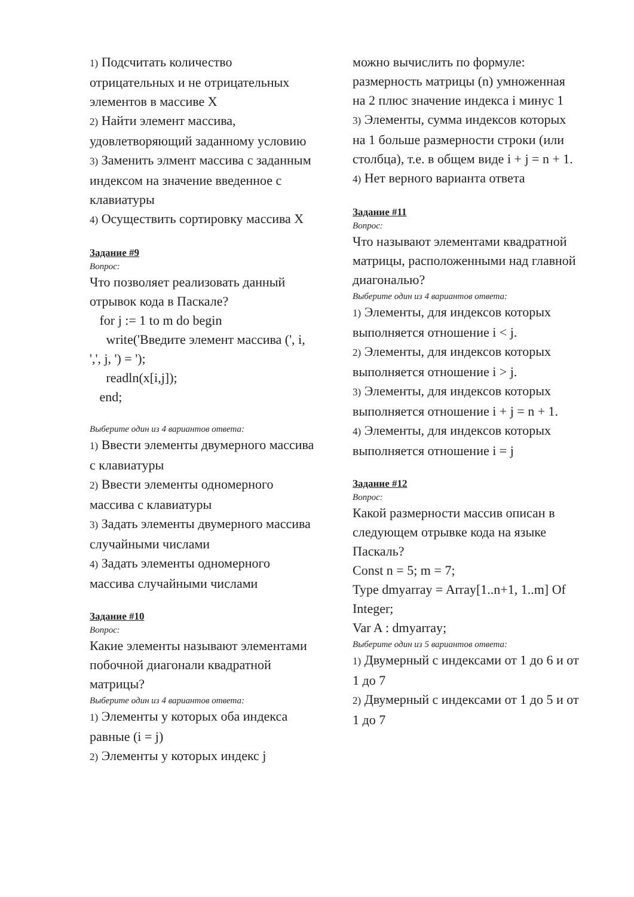1) Подсчитать количество отрицательных и не отрицательных элементов в массиве X
2) Найти элемент массива, удовлетворяющий заданному условию
3) Заменить элмент массива с заданным индексом на значение введенное с клавиатуры
4) Осуществить сортировку массива X
Задание #9
Вопрос:
Что позволяет реализовать данный отрывок кода в Паскале?
for j := 1 to m do begin
write('Введите элемент массива (', i, ',', j, ') = ');
readln(x[i,j]);
end;
Выберите один из 4 вариантов ответа:
1) Ввести элементы двумерного массива с клавиатуры
2) Ввести элементы одномерного массива с клавиатуры
3) Задать элементы двумерного массива случайными числами
4) Задать элементы одномерного массива случайными числами
Задание #10
Вопрос:
Какие элементы называют элементами побочной диагонали квадратной матрицы?
Выберите один из 4 вариантов ответа:
1) Элементы у которых оба индекса равные (i = j)
2) Элементы у которых индекс j
можно вычислить по формуле: размерность матрицы (n) умноженная на 2 плюс значение индекса i минус 1
3) Элементы, сумма индексов которых на 1 больше размерности строки (или столбца), т.е. в общем виде i + j = n + 1.
4) Нет верного варианта ответа
Задание #11
Вопрос:
Что называют элементами квадратной матрицы, расположенными над главной диагональю?
Выберите один из 4 вариантов ответа:
1) Элементы, для индексов которых выполняется отношение i < j.
2) Элементы, для индексов которых выполняется отношение i > j.
3) Элементы, для индексов которых выполняется отношение i + j = n + 1.
4) Элементы, для индексов которых выполняется отношение i = j
Задание #12
Вопрос:
Какой размерности массив описан в следующем отрывке кода на языке Паскаль?
Const n = 5; m = 7;
Type dmyarray = Array[1..n+1, 1..m] Of Integer;
Var A : dmyarray;
Выберите один из 5 вариантов ответа:
1) Двумерный с индексами от 1 до 6 и от 1 до 7
2) Двумерный с индексами от 1 до 5 и от 1 до 7